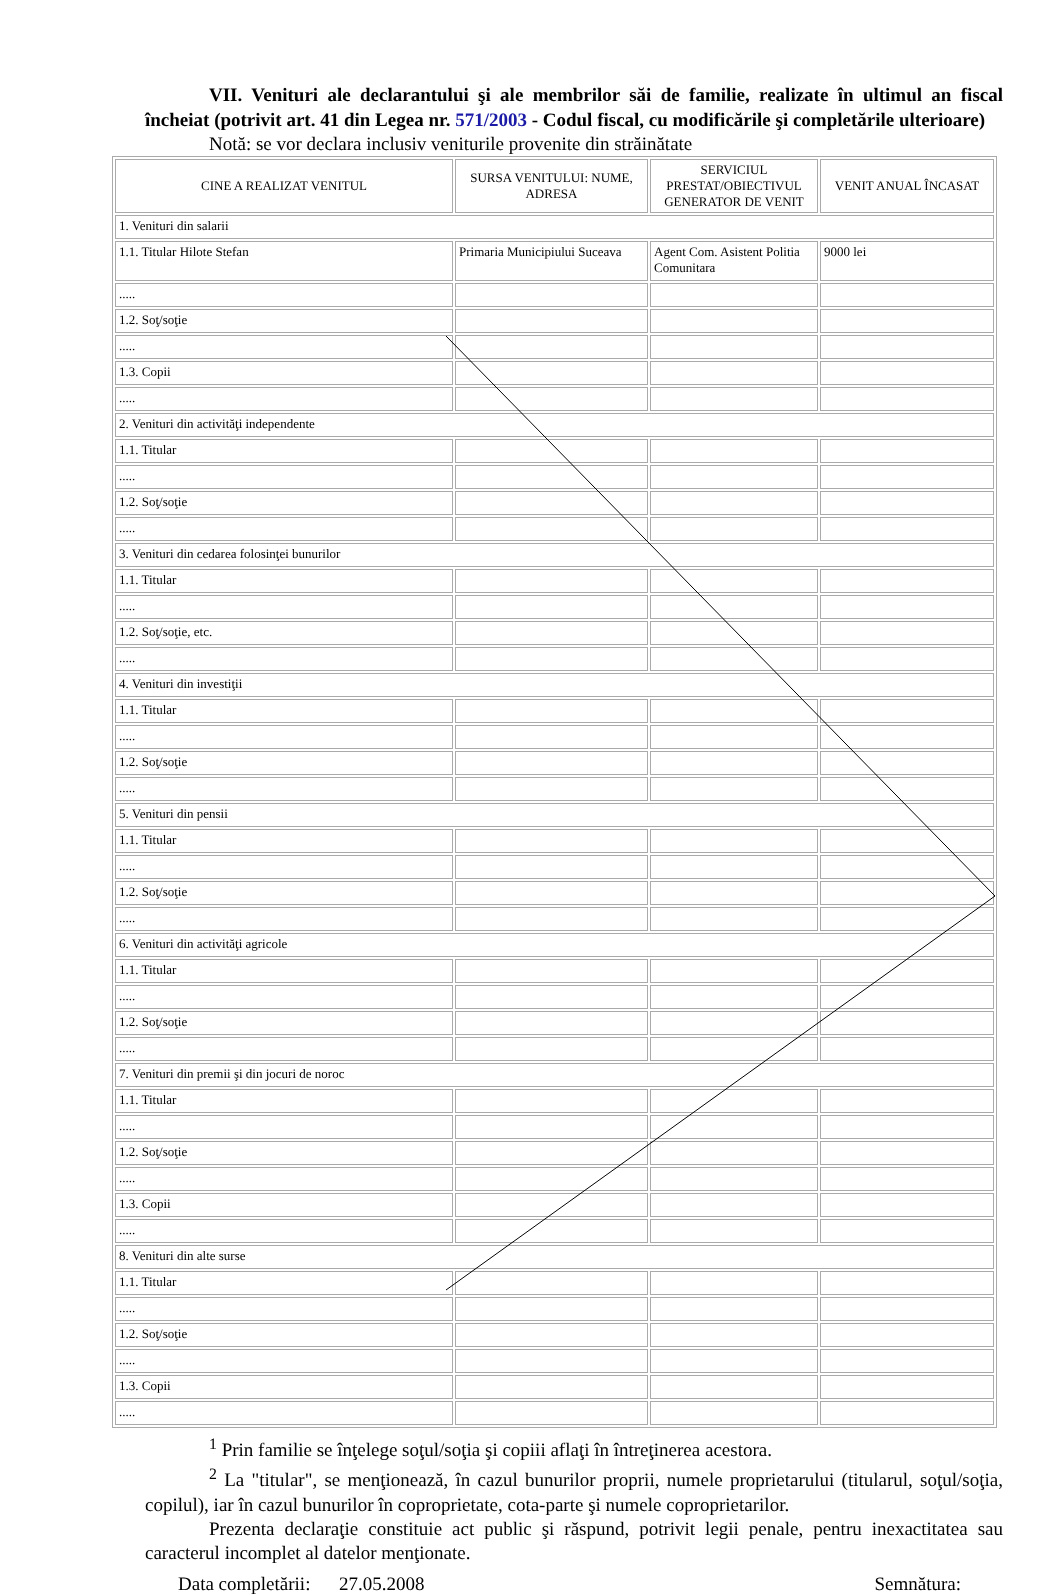VII. Venituri ale declarantului şi ale membrilor săi de familie, realizate în ultimul an fiscal încheiat (potrivit art. 41 din Legea nr. 571/2003 - Codul fiscal, cu modificările şi completările ulterioare)
Notă: se vor declara inclusiv veniturile provenite din străinătate
| CINE A REALIZAT VENITUL | SURSA VENITULUI: NUME, ADRESA | SERVICIUL PRESTAT/OBIECTIVUL GENERATOR DE VENIT | VENIT ANUAL ÎNCASAT |
| --- | --- | --- | --- |
| 1. Venituri din salarii | | | |
| 1.1. Titular Hilote Stefan | Primaria Municipiului Suceava | Agent Com. Asistent Politia Comunitara | 9000 lei |
| ..... | | | |
| 1.2. Soţ/soţie | | | |
| ..... | | | |
| 1.3. Copii | | | |
| ..... | | | |
| 2. Venituri din activităţi independente | | | |
| 1.1. Titular | | | |
| ..... | | | |
| 1.2. Soţ/soţie | | | |
| ..... | | | |
| 3. Venituri din cedarea folosinţei bunurilor | | | |
| 1.1. Titular | | | |
| ..... | | | |
| 1.2. Soţ/soţie, etc. | | | |
| ..... | | | |
| 4. Venituri din investiţii | | | |
| 1.1. Titular | | | |
| ..... | | | |
| 1.2. Soţ/soţie | | | |
| ..... | | | |
| 5. Venituri din pensii | | | |
| 1.1. Titular | | | |
| ..... | | | |
| 1.2. Soţ/soţie | | | |
| ..... | | | |
| 6. Venituri din activităţi agricole | | | |
| 1.1. Titular | | | |
| ..... | | | |
| 1.2. Soţ/soţie | | | |
| ..... | | | |
| 7. Venituri din premii şi din jocuri de noroc | | | |
| 1.1. Titular | | | |
| ..... | | | |
| 1.2. Soţ/soţie | | | |
| ..... | | | |
| 1.3. Copii | | | |
| ..... | | | |
| 8. Venituri din alte surse | | | |
| 1.1. Titular | | | |
| ..... | | | |
| 1.2. Soţ/soţie | | | |
| ..... | | | |
| 1.3. Copii | | | |
| ..... | | | |
<sup>1</sup> Prin familie se înţelege soţul/soţia şi copiii aflaţi în întreţinerea acestora.
<sup>2</sup> La "titular", se menţionează, în cazul bunurilor proprii, numele proprietarului (titularul, soţul/soţia, copilul), iar în cazul bunurilor în coproprietate, cota-parte şi numele coproprietarilor.
Prezenta declaraţie constituie act public şi răspund, potrivit legii penale, pentru inexactitatea sau caracterul incomplet al datelor menţionate.
Data completării: 27.05.2008 Semnătura: